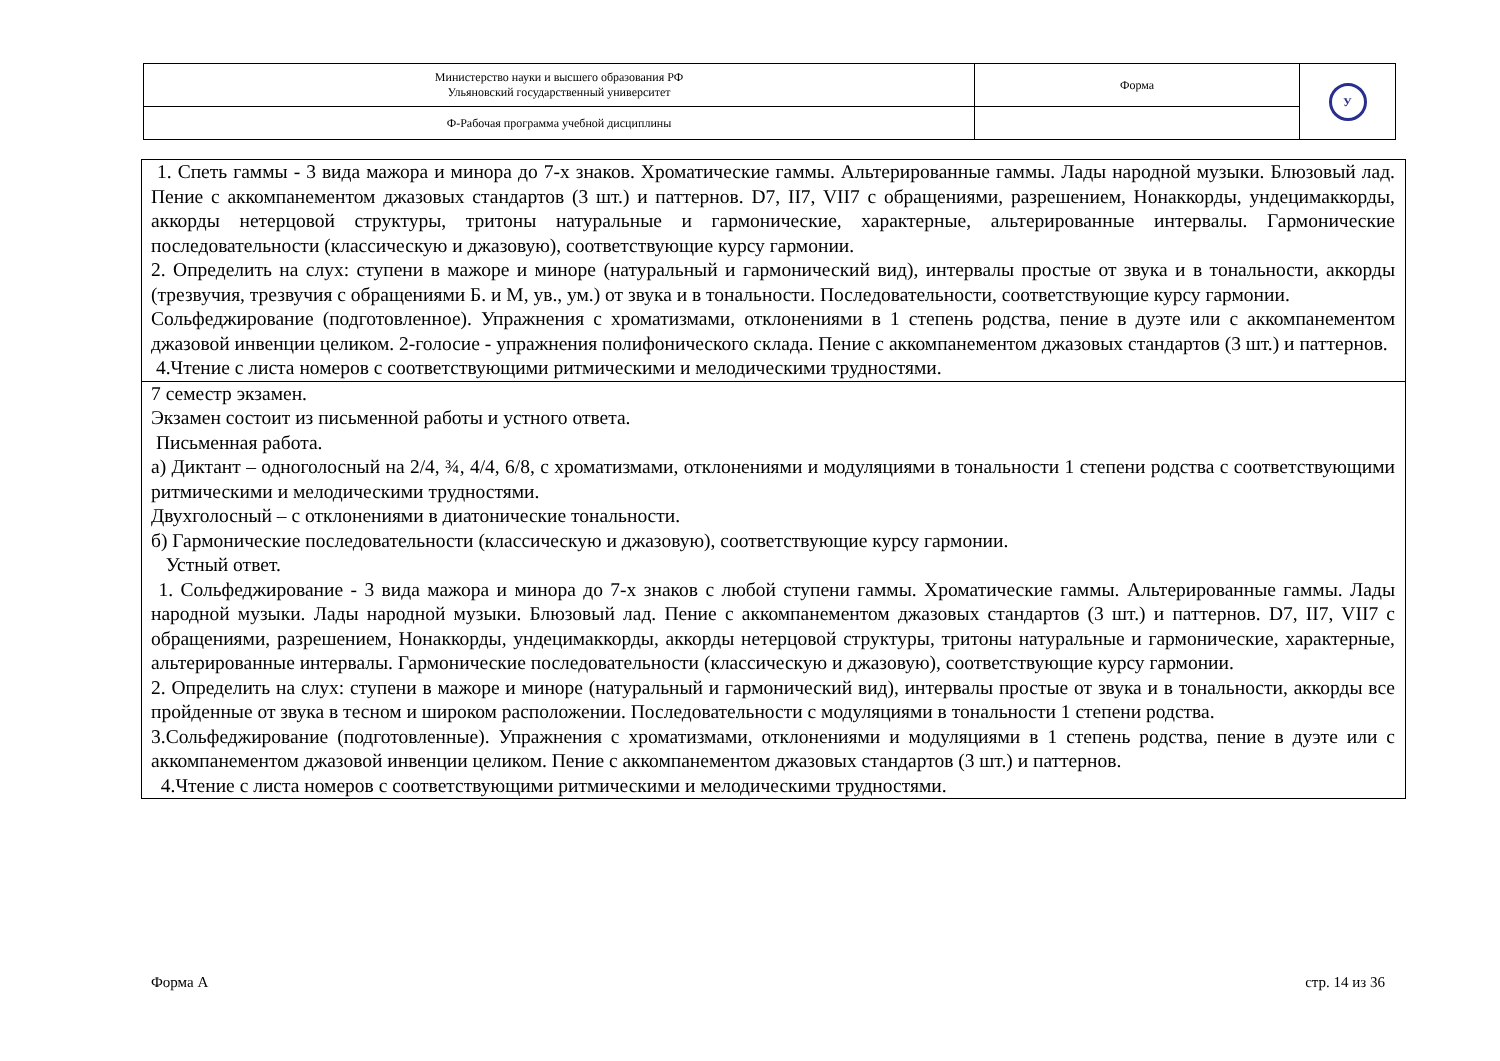| Министерство науки и высшего образования РФ Ульяновский государственный университет | Форма | У |
| Ф-Рабочая программа учебной дисциплины | | |
| 1. Спеть гаммы - 3 вида мажора и минора до 7-х знаков. Хроматические гаммы. Альтерированные гаммы. Лады народной музыки. Блюзовый лад. Пение с аккомпанементом джазовых стандартов (3 шт.) и паттернов. D7, II7, VII7 с обращениями, разрешением, Нонаккорды, ундецимаккорды, аккорды нетерцовой структуры, тритоны натуральные и гармонические, характерные, альтерированные интервалы. Гармонические последовательности (классическую и джазовую), соответствующие курсу гармонии. 2. Определить на слух: ступени в мажоре и миноре (натуральный и гармонический вид), интервалы простые от звука и в тональности, аккорды (трезвучия, трезвучия с обращениями Б. и М, ув., ум.) от звука и в тональности. Последовательности, соответствующие курсу гармонии. Сольфеджирование (подготовленное). Упражнения с хроматизмами, отклонениями в 1 степень родства, пение в дуэте или с аккомпанементом джазовой инвенции целиком. 2-голосие - упражнения полифонического склада. Пение с аккомпанементом джазовых стандартов (3 шт.) и паттернов. 4.Чтение с листа номеров с соответствующими ритмическими и мелодическими трудностями. |
| 7 семестр экзамен. Экзамен состоит из письменной работы и устного ответа. Письменная работа. а) Диктант – одноголосный на 2/4, ¾, 4/4, 6/8, с хроматизмами, отклонениями и модуляциями в тональности 1 степени родства с соответствующими ритмическими и мелодическими трудностями. Двухголосный – с отклонениями в диатонические тональности. б) Гармонические последовательности (классическую и джазовую), соответствующие курсу гармонии. Устный ответ. 1. Сольфеджирование - 3 вида мажора и минора до 7-х знаков с любой ступени гаммы. Хроматические гаммы. Альтерированные гаммы. Лады народной музыки. Лады народной музыки. Блюзовый лад. Пение с аккомпанементом джазовых стандартов (3 шт.) и паттернов. D7, II7, VII7 с обращениями, разрешением, Нонаккорды, ундецимаккорды, аккорды нетерцовой структуры, тритоны натуральные и гармонические, характерные, альтерированные интервалы. Гармонические последовательности (классическую и джазовую), соответствующие курсу гармонии. 2. Определить на слух: ступени в мажоре и миноре (натуральный и гармонический вид), интервалы простые от звука и в тональности, аккорды все пройденные от звука в тесном и широком расположении. Последовательности с модуляциями в тональности 1 степени родства. 3.Сольфеджирование (подготовленные). Упражнения с хроматизмами, отклонениями и модуляциями в 1 степень родства, пение в дуэте или с аккомпанементом джазовой инвенции целиком. Пение с аккомпанементом джазовых стандартов (3 шт.) и паттернов. 4.Чтение с листа номеров с соответствующими ритмическими и мелодическими трудностями. |
Форма А стр. 14 из 36